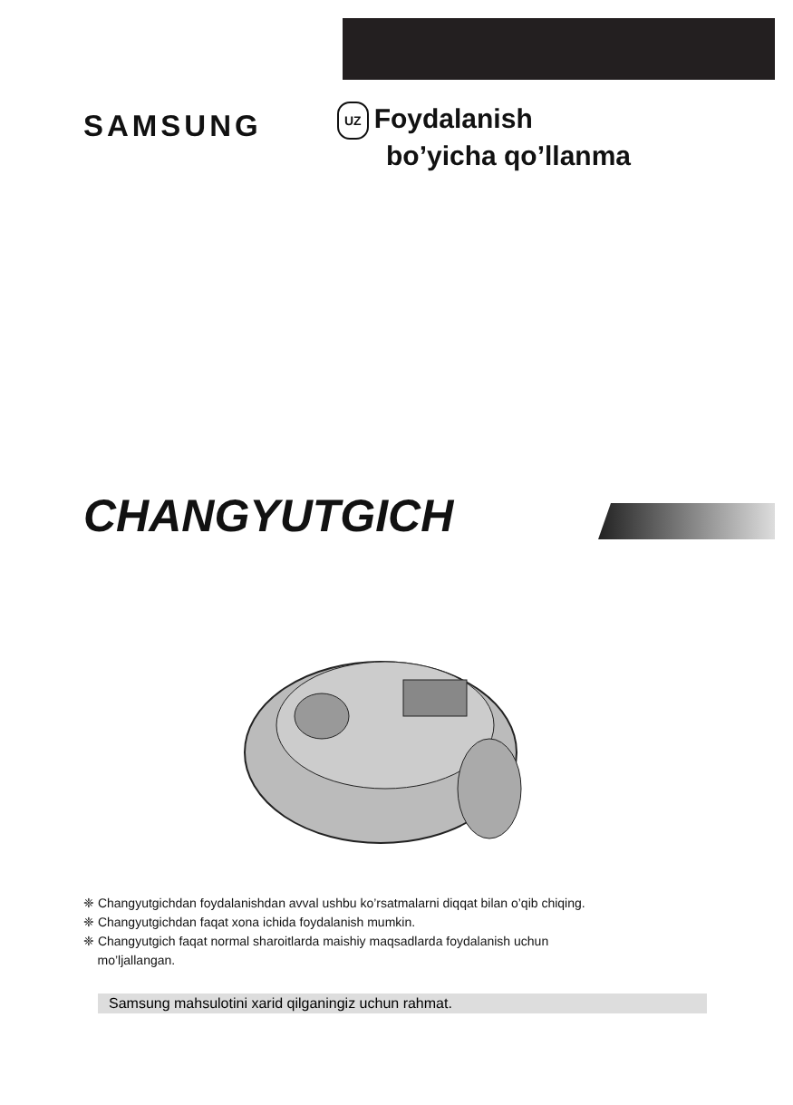SAMSUNG
UZ Foydalanish
bo’yicha qo’llanma
CHANGYUTGICH
❈ Changyutgichdan foydalanishdan avval ushbu ko’rsatmalarni diqqat bilan o’qib chiqing.
❈ Changyutgichdan faqat xona ichida foydalanish mumkin.
❈ Changyutgich faqat normal sharoitlarda maishiy maqsadlarda foydalanish uchun
mo’ljallangan.
Samsung mahsulotini xarid qilganingiz uchun rahmat.